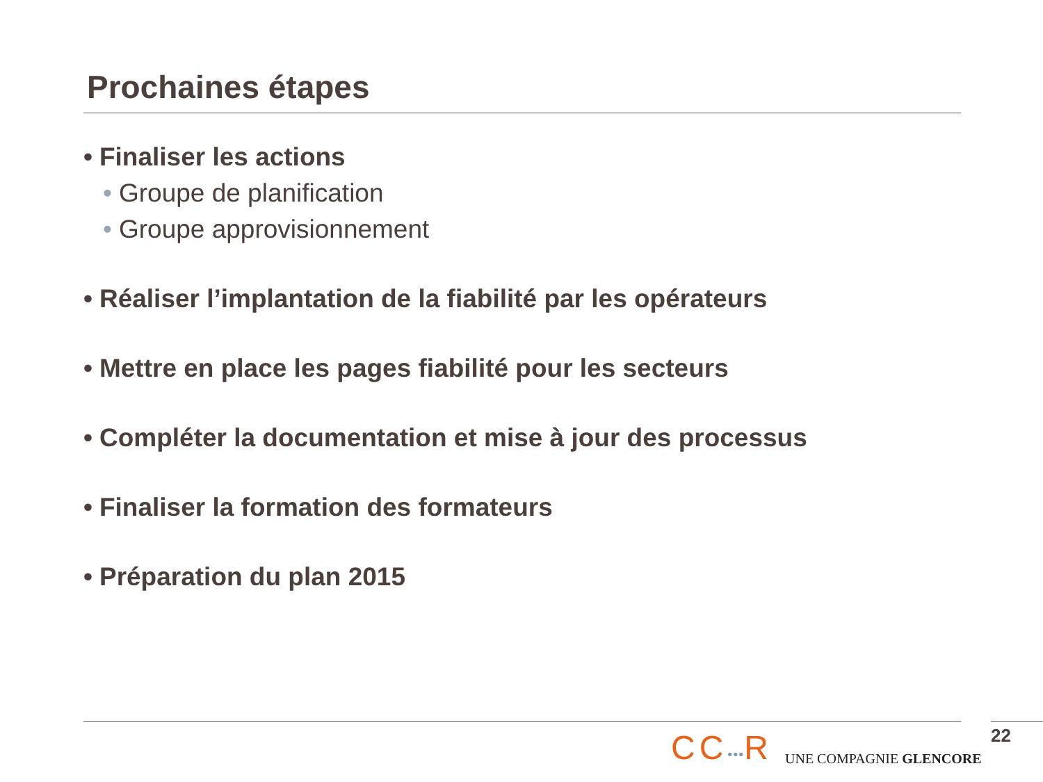Prochaines étapes
• Finaliser les actions
• Groupe de planification
• Groupe approvisionnement
• Réaliser l’implantation de la fiabilité par les opérateurs
• Mettre en place les pages fiabilité pour les secteurs
• Compléter la documentation et mise à jour des processus
• Finaliser la formation des formateurs
• Préparation du plan 2015
CC•••R
UNE COMPAGNIE GLENCORE
22